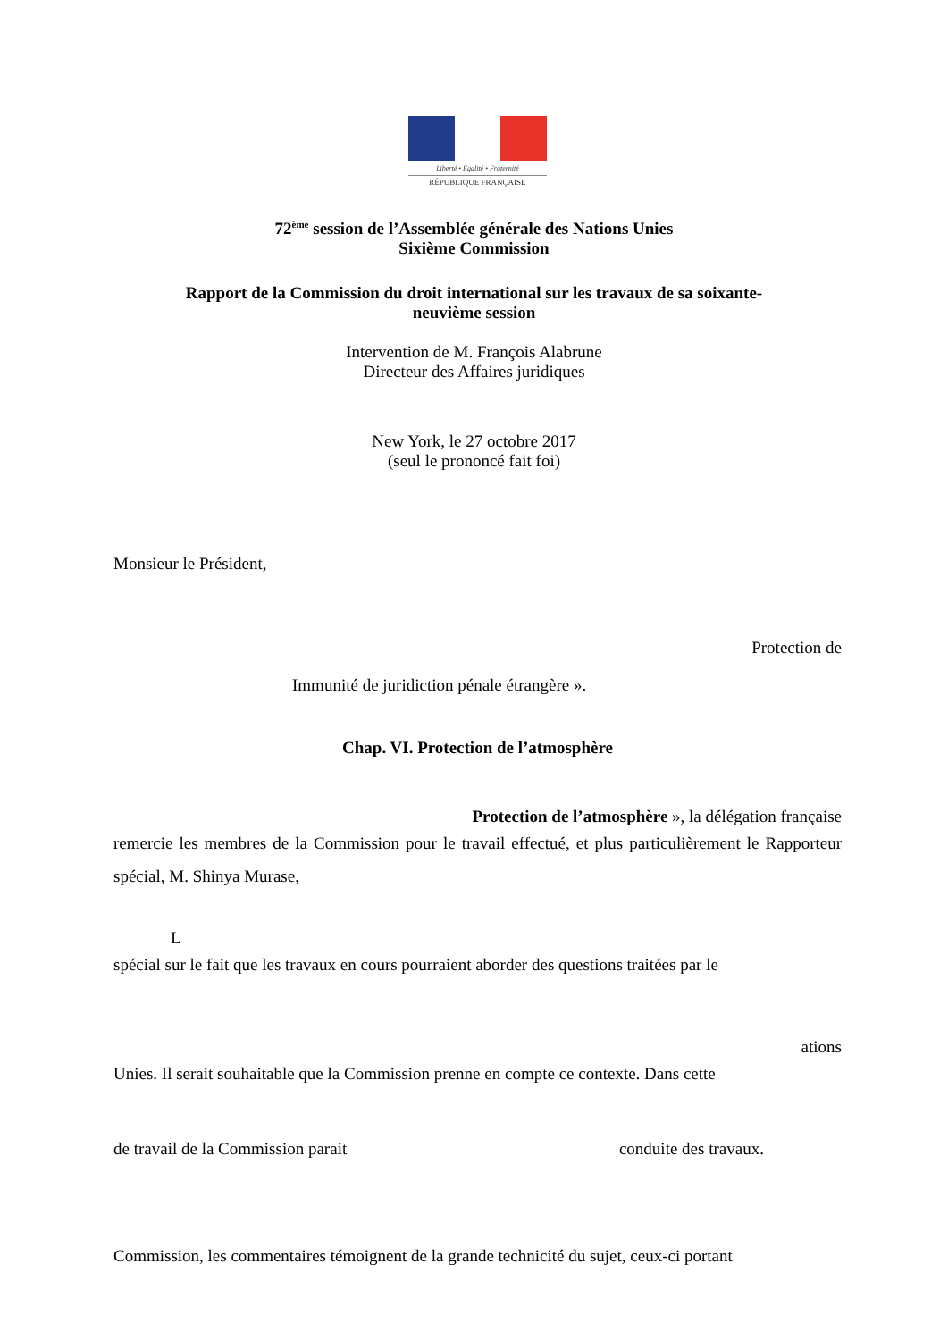Liberté • Égalité • Fraternité
RÉPUBLIQUE FRANÇAISE
72<sup>ème</sup> session de l’Assemblée générale des Nations Unies
Sixième Commission
Rapport de la Commission du droit international sur les travaux de sa soixante-
neuvième session
Intervention de M. François Alabrune
Directeur des Affaires juridiques
New York, le 27 octobre 2017
(seul le prononcé fait foi)
Monsieur le Président,
Protection de
Immunité de juridiction pénale étrangère ».
Chap. VI. Protection de l’atmosphère
Protection de l’atmosphère », la délégation française
remercie les membres de la Commission pour le travail effectué, et plus particulièrement le Rapporteur spécial, M. Shinya Murase,
L
spécial sur le fait que les travaux en cours pourraient aborder des questions traitées par le
ations
Unies. Il serait souhaitable que la Commission prenne en compte ce contexte. Dans cette
de travail de la Commission parait conduite des travaux.
Commission, les commentaires témoignent de la grande technicité du sujet, ceux-ci portant